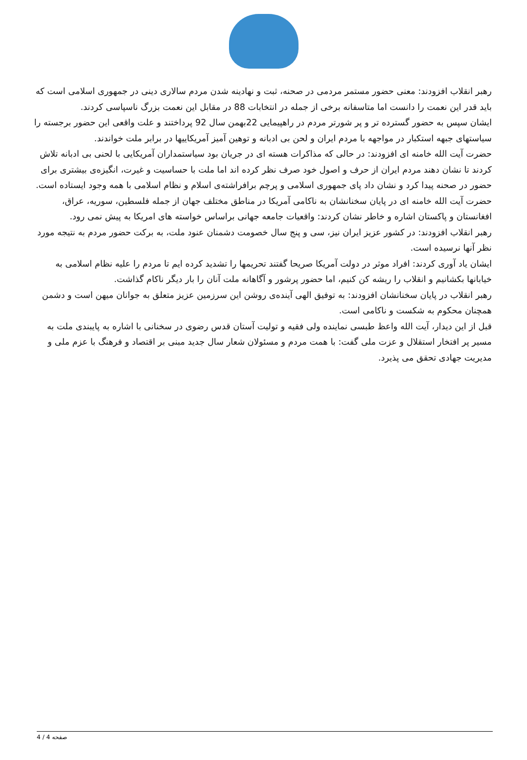رهبر انقلاب افزودند: معنی حضور مستمر مردمی در صحنه، ثبت و نهادینه شدن مردم سالاری دینی در جمهوری اسلامی است که باید قدر این نعمت را دانست اما متاسفانه برخی از جمله در انتخابات 88 در مقابل این نعمت بزرگ ناسپاسی کردند.
ایشان سپس به حضور گسترده تر و پر شورتر مردم در راهپیمایی 22بهمن سال 92 پرداختند و علت واقعی این حضور برجسته را سیاستهای جبهه استکبار در مواجهه با مردم ایران و لحن بی ادبانه و توهین آمیز آمریکاییها در برابر ملت خواندند.
حضرت آیت الله خامنه ای افزودند: در حالی که مذاکرات هسته ای در جریان بود سیاستمداران آمریکایی با لحنی بی ادبانه تلاش کردند تا نشان دهند مردم ایران از حرف و اصول خود صرف نظر کرده اند اما ملت با حساسیت و غیرت، انگیزه‌ی بیشتری برای حضور در صحنه پیدا کرد و نشان داد پای جمهوری اسلامی و پرچم برافراشته‌ی اسلام و نظام اسلامی با همه وجود ایستاده است.
حضرت آیت الله خامنه ای در پایان سخنانشان به ناکامی آمریکا در مناطق مختلف جهان از جمله فلسطین، سوریه، عراق، افغانستان و پاکستان اشاره و خاطر نشان کردند: واقعیات جامعه جهانی براساس خواسته های امریکا به پیش نمی رود.
رهبر انقلاب افزودند: در کشور عزیز ایران نیز، سی و پنج سال خصومت دشمنان عنود ملت، به برکت حضور مردم به نتیجه مورد نظر آنها نرسیده است.
ایشان یاد آوری کردند: افراد موثر در دولت آمریکا صریحا گفتند تحریمها را تشدید کرده ایم تا مردم را علیه نظام اسلامی به خیابانها بکشانیم و انقلاب را ریشه کن کنیم، اما حضور پرشور و آگاهانه ملت آنان را بار دیگر ناکام گذاشت.
رهبر انقلاب در پایان سخنانشان افزودند: به توفیق الهی آینده‌ی روشن این سرزمین عزیز متعلق به جوانان میهن است و دشمن همچنان محکوم به شکست و ناکامی است.
قبل از این دیدار، آیت الله واعظ طبسی نماینده ولی فقیه و تولیت آستان قدس رضوی در سخنانی با اشاره به پایبندی ملت به مسیر پر افتخار استقلال و عزت ملی گفت: با همت مردم و مسئولان شعار سال جدید مبنی بر اقتصاد و فرهنگ با عزم ملی و مدیریت جهادی تحقق می پذیرد.
صفحه 4 / 4